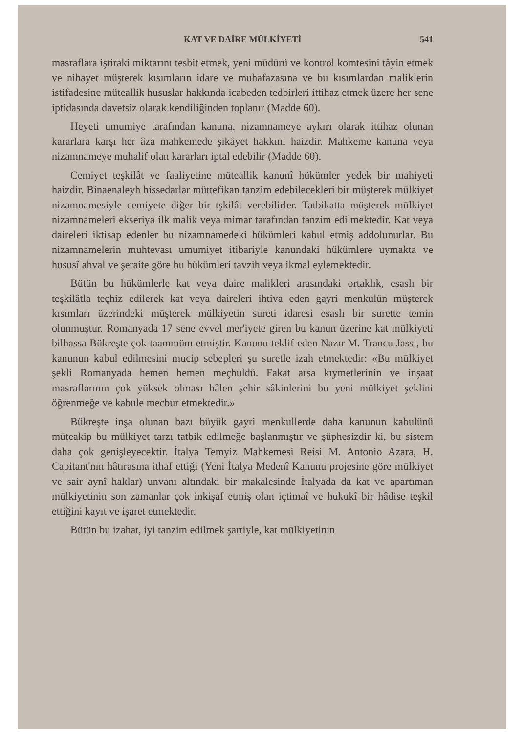KAT VE DAİRE MÜLKİYETİ 541
masraflara iştiraki miktarını tesbit etmek, yeni müdürü ve kontrol komtesini tâyin etmek ve nihayet müşterek kısımların idare ve muhafazasına ve bu kısımlardan maliklerin istifadesine müteallik hususlar hakkında icabeden tedbirleri ittihaz etmek üzere her sene iptidasında davetsiz olarak kendiliğinden toplanır (Madde 60).
Heyeti umumiye tarafından kanuna, nizamnameye aykırı olarak ittihaz olunan kararlara karşı her âza mahkemede şikâyet hakkını haizdir. Mahkeme kanuna veya nizamnameye muhalif olan kararları iptal edebilir (Madde 60).
Cemiyet teşkilât ve faaliyetine müteallik kanunî hükümler yedek bir mahiyeti haizdir. Binaenaleyh hissedarlar müttefikan tanzim edebilecekleri bir müşterek mülkiyet nizamnamesiyle cemiyete diğer bir tşkilât verebilirler. Tatbikatta müşterek mülkiyet nizamnameleri ekseriya ilk malik veya mimar tarafından tanzim edilmektedir. Kat veya daireleri iktisap edenler bu nizamnamedeki hükümleri kabul etmiş addolunurlar. Bu nizamnamelerin muhtevası umumiyet itibariyle kanundaki hükümlere uymakta ve hususî ahval ve şeraite göre bu hükümleri tavzih veya ikmal eylemektedir.
Bütün bu hükümlerle kat veya daire malikleri arasındaki ortaklık, esaslı bir teşkilâtla teçhiz edilerek kat veya daireleri ihtiva eden gayri menkulün müşterek kısımları üzerindeki müşterek mülkiyetin sureti idaresi esaslı bir surette temin olunmuştur. Romanyada 17 sene evvel mer'iyete giren bu kanun üzerine kat mülkiyeti bilhassa Bükreşte çok taammüm etmiştir. Kanunu teklif eden Nazır M. Trancu Jassi, bu kanunun kabul edilmesini mucip sebepleri şu suretle izah etmektedir: «Bu mülkiyet şekli Romanyada hemen hemen meçhuldü. Fakat arsa kıymetlerinin ve inşaat masraflarının çok yüksek olması hâlen şehir sâkinlerini bu yeni mülkiyet şeklini öğrenmeğe ve kabule mecbur etmektedir.»
Bükreşte inşa olunan bazı büyük gayri menkullerde daha kanunun kabulünü müteakip bu mülkiyet tarzı tatbik edilmeğe başlanmıştır ve şüphesizdir ki, bu sistem daha çok genişleyecektir. İtalya Temyiz Mahkemesi Reisi M. Antonio Azara, H. Capitant'nın hâtırasına ithaf ettiği (Yeni İtalya Medenî Kanunu projesine göre mülkiyet ve sair aynî haklar) unvanı altındaki bir makalesinde İtalyada da kat ve apartıman mülkiyetinin son zamanlar çok inkişaf etmiş olan içtimaî ve hukukî bir hâdise teşkil ettiğini kayıt ve işaret etmektedir.
Bütün bu izahat, iyi tanzim edilmek şartiyle, kat mülkiyetinin